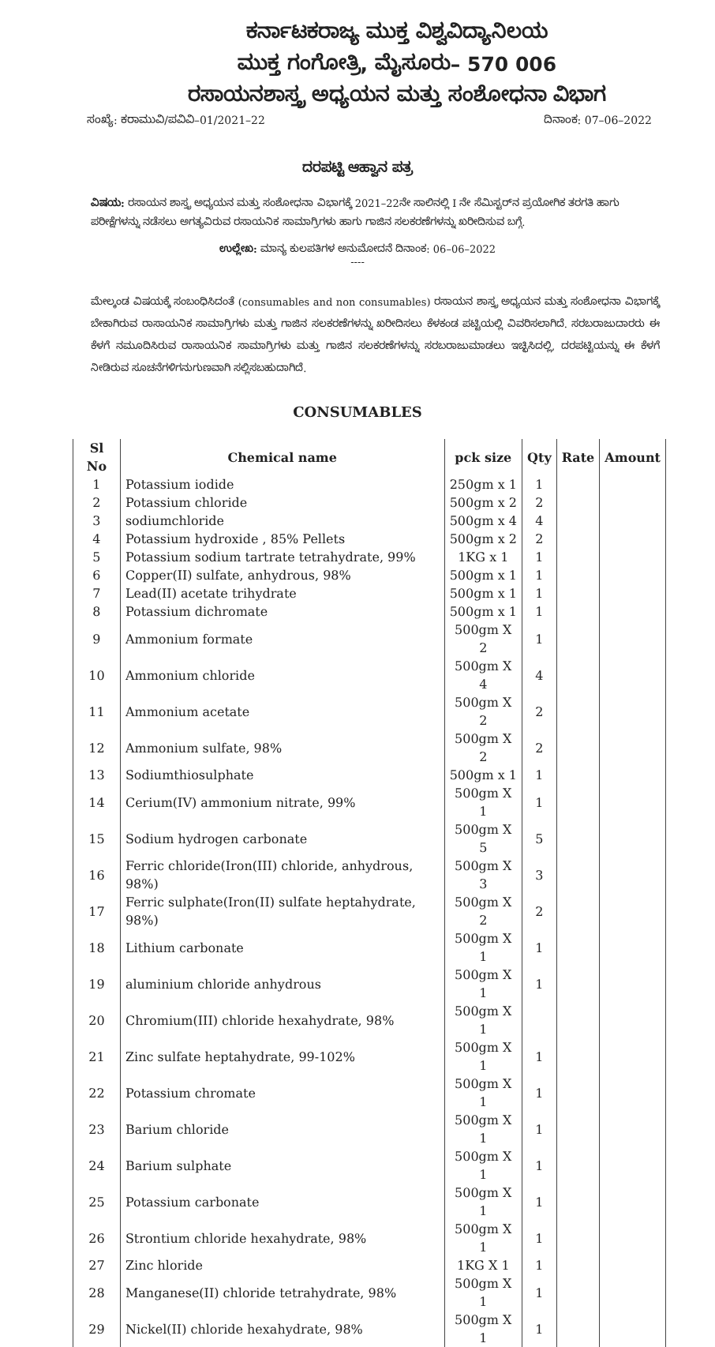ಕರ್ನಾಟಕರಾಜ್ಯ ಮುಕ್ತ ವಿಶ್ವವಿದ್ಯಾನಿಲಯ
ಮುಕ್ತ ಗಂಗೋತ್ರಿ, ಮೈಸೂರು– 570 006
ರಸಾಯನಶಾಸ್ತ್ರ ಅಧ್ಯಯನ ಮತ್ತು ಸಂಶೋಧನಾ ವಿಭಾಗ
ಸಂಖ್ಯೆ: ಕರಾಮುವಿ/ಪವಿವಿ–01/2021–22 ದಿನಾಂಕ: 07–06–2022
ದರಪಟ್ಟಿ ಆಹ್ವಾನ ಪತ್ರ
ವಿಷಯ: ರಸಾಯನ ಶಾಸ್ತ್ರ ಅಧ್ಯಯನ ಮತ್ತು ಸಂಶೋಧನಾ ವಿಭಾಗಕ್ಕೆ 2021–22ನೇ ಸಾಲಿನಲ್ಲಿ I ನೇ ಸೆಮಿಸ್ಟರ್‌ನ ಪ್ರಯೋಗಿಕ ತರಗತಿ ಹಾಗು ಪರೀಕ್ಷೆಗಳನ್ನು ನಡೆಸಲು ಅಗತ್ಯವಿರುವ ರಸಾಯನಿಕ ಸಾಮಾಗ್ರಿಗಳು ಹಾಗು ಗಾಜಿನ ಸಲಕರಣೆಗಳನ್ನು ಖರೀದಿಸುವ ಬಗ್ಗೆ.
ಉಲ್ಲೇಖ: ಮಾನ್ಯ ಕುಲಪತಿಗಳ ಅನುಮೋದನೆ ದಿನಾಂಕ: 06–06–2022
----
ಮೇಲ್ಕಂಡ ವಿಷಯಕ್ಕೆ ಸಂಬಂಧಿಸಿದಂತೆ (consumables and non consumables) ರಸಾಯನ ಶಾಸ್ತ್ರ ಅಧ್ಯಯನ ಮತ್ತು ಸಂಶೋಧನಾ ವಿಭಾಗಕ್ಕೆ ಬೇಕಾಗಿರುವ ರಾಸಾಯನಿಕ ಸಾಮಾಗ್ರಿಗಳು ಮತ್ತು ಗಾಜಿನ ಸಲಕರಣೆಗಳನ್ನು ಖರೀದಿಸಲು ಕೆಳಕಂಡ ಪಟ್ಟಿಯಲ್ಲಿ ವಿವರಿಸಲಾಗಿದೆ. ಸರಬರಾಜುದಾರರು ಈ ಕೆಳಗೆ ನಮೂದಿಸಿರುವ ರಾಸಾಯನಿಕ ಸಾಮಾಗ್ರಿಗಳು ಮತ್ತು ಗಾಜಿನ ಸಲಕರಣೆಗಳನ್ನು ಸರಬರಾಜುಮಾಡಲು ಇಚ್ಛಿಸಿದಲ್ಲಿ, ದರಪಟ್ಟಿಯನ್ನು ಈ ಕೆಳಗೆ ನೀಡಿರುವ ಸೂಚನೆಗಳಿಗನುಗುಣವಾಗಿ ಸಲ್ಲಿಸಬಹುದಾಗಿದೆ.
CONSUMABLES
| Sl No | Chemical name | pck size | Qty | Rate | Amount |
| --- | --- | --- | --- | --- | --- |
| 1 | Potassium iodide | 250gm x 1 | 1 | | |
| 2 | Potassium chloride | 500gm x 2 | 2 | | |
| 3 | sodiumchloride | 500gm x 4 | 4 | | |
| 4 | Potassium hydroxide , 85% Pellets | 500gm x 2 | 2 | | |
| 5 | Potassium sodium tartrate tetrahydrate, 99% | 1KG x 1 | 1 | | |
| 6 | Copper(II) sulfate, anhydrous, 98% | 500gm x 1 | 1 | | |
| 7 | Lead(II) acetate trihydrate | 500gm x 1 | 1 | | |
| 8 | Potassium dichromate | 500gm x 1 | 1 | | |
| 9 | Ammonium formate | 500gm X 2 | 1 | | |
| 10 | Ammonium chloride | 500gm X 4 | 4 | | |
| 11 | Ammonium acetate | 500gm X 2 | 2 | | |
| 12 | Ammonium sulfate, 98% | 500gm X 2 | 2 | | |
| 13 | Sodiumthiosulphate | 500gm x 1 | 1 | | |
| 14 | Cerium(IV) ammonium nitrate, 99% | 500gm X 1 | 1 | | |
| 15 | Sodium hydrogen carbonate | 500gm X 5 | 5 | | |
| 16 | Ferric chloride(Iron(III) chloride, anhydrous, 98%) | 500gm X 3 | 3 | | |
| 17 | Ferric sulphate(Iron(II) sulfate heptahydrate, 98%) | 500gm X 2 | 2 | | |
| 18 | Lithium carbonate | 500gm X 1 | 1 | | |
| 19 | aluminium chloride anhydrous | 500gm X 1 | 1 | | |
| 20 | Chromium(III) chloride hexahydrate, 98% | 500gm X 1 | | | |
| 21 | Zinc sulfate heptahydrate, 99-102% | 500gm X 1 | 1 | | |
| 22 | Potassium chromate | 500gm X 1 | 1 | | |
| 23 | Barium chloride | 500gm X 1 | 1 | | |
| 24 | Barium sulphate | 500gm X 1 | 1 | | |
| 25 | Potassium carbonate | 500gm X 1 | 1 | | |
| 26 | Strontium chloride hexahydrate, 98% | 500gm X 1 | 1 | | |
| 27 | Zinc hloride | 1KG X 1 | 1 | | |
| 28 | Manganese(II) chloride tetrahydrate, 98% | 500gm X 1 | 1 | | |
| 29 | Nickel(II) chloride hexahydrate, 98% | 500gm X 1 | 1 | | |